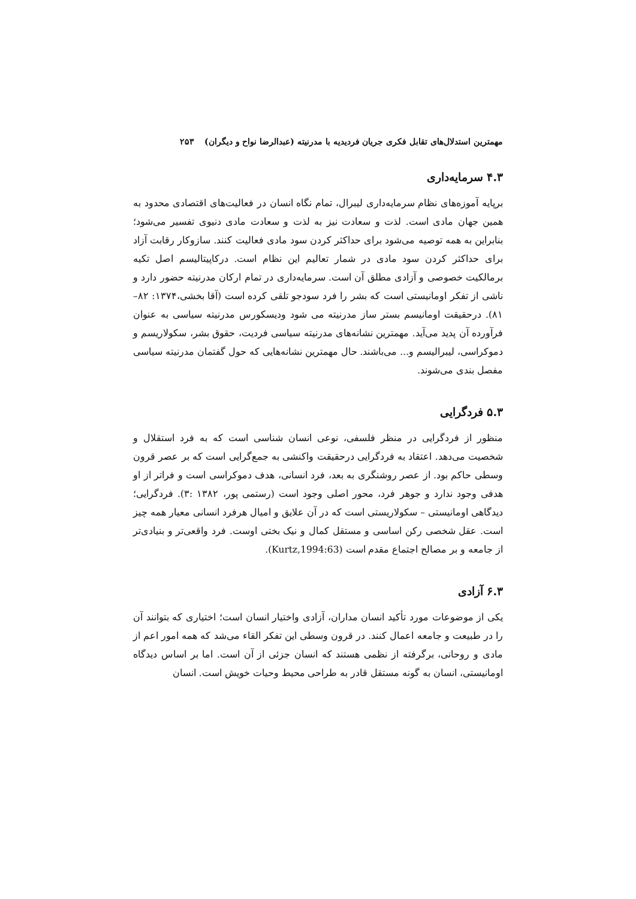مهمترین استدلال‌های تقابل فکری جریان فردیدیه با مدرنیته (عبدالرضا نواح و دیگران) ۲۵۳
۴.۳ سرمایه‌داری
برپایه آموزه‌های نظام سرمایه‌داری لیبرال، تمام نگاه انسان در فعالیت‌های اقتصادی محدود به همین جهان مادی است. لذت و سعادت نیز به لذت و سعادت مادی دنیوی تفسیر می‌شود؛ بنابراین به همه توصیه می‌شود برای حداکثر کردن سود مادی فعالیت کنند. سازوکار رقابت آزاد برای حداکثر کردن سود مادی در شمار تعالیم این نظام است. درکاپیتالیسم اصل تکیه برمالکیت خصوصی و آزادی مطلق آن است. سرمایه‌داری در تمام ارکان مدرنیته حضور دارد و ناشی از تفکر اومانیستی است که بشر را فرد سودجو تلقی کرده است (آقا بخشی،۱۳۷۴: ۸۲–۸۱). درحقیقت اومانیسم بستر ساز مدرنیته می شود ودیسکورس مدرنیته سیاسی به عنوان فرآورده آن پدید می‌آید. مهمترین نشانه‌های مدرنیته سیاسی فردیت، حقوق بشر، سکولاریسم و دموکراسی، لیبرالیسم و... می‌باشند. حال مهمترین نشانه‌هایی که حول گفتمان مدرنیته سیاسی مفصل بندی می‌شوند.
۵.۳ فردگرایی
منظور از فردگرایی در منظر فلسفی، نوعی انسان شناسی است که به فرد استقلال و شخصیت می‌دهد. اعتقاد به فردگرایی درحقیقت واکنشی به جمع‌گرایی است که بر عصر قرون وسطی حاکم بود. از عصر روشنگری به بعد، فرد انسانی، هدف دموکراسی است و فراتر از او هدفی وجود ندارد و جوهر فرد، محور اصلی وجود است (رستمی پور، ۱۳۸۲ :۳). فردگرایی؛ دیدگاهی اومانیستی – سکولاریستی است که در آن علایق و امیال هرفرد انسانی معیار همه چیز است. عقل شخصی رکن اساسی و مستقل کمال و نیک بختی اوست. فرد واقعی‌تر و بنیادی‌تر از جامعه و بر مصالح اجتماع مقدم است (Kurtz,1994:63).
۶.۳ آزادی
یکی از موضوعات مورد تأکید انسان مداران، آزادی واختیار انسان است؛ اختیاری که بتوانند آن را در طبیعت و جامعه اعمال کنند. در قرون وسطی این تفکر القاء می‌شد که همه امور اعم از مادی و روحانی، برگرفته از نظمی هستند که انسان جزئی از آن است. اما بر اساس دیدگاه اومانیستی، انسان به گونه مستقل قادر به طراحی محیط وحیات خویش است. انسان